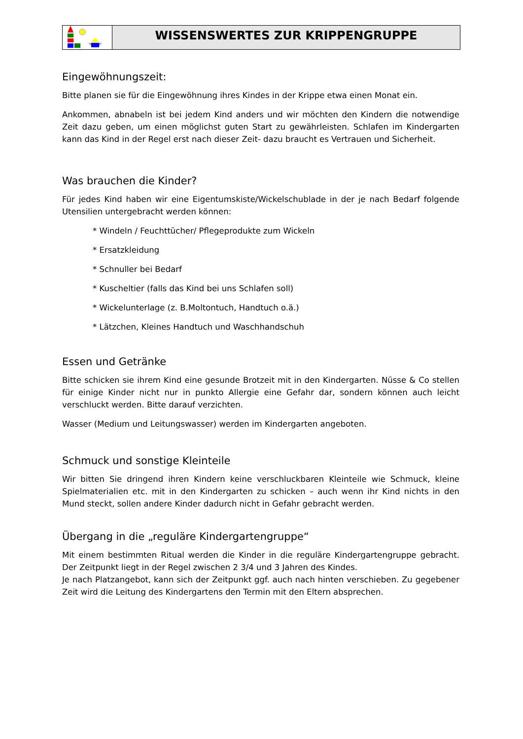WISSENSWERTES ZUR KRIPPENGRUPPE
Eingewöhnungszeit:
Bitte planen sie für die Eingewöhnung ihres Kindes in der Krippe etwa einen Monat ein.
Ankommen, abnabeln ist bei jedem Kind anders und wir möchten den Kindern die notwendige Zeit dazu geben, um einen möglichst guten Start zu gewährleisten. Schlafen im Kindergarten kann das Kind in der Regel erst nach dieser Zeit- dazu braucht es Vertrauen und Sicherheit.
Was brauchen die Kinder?
Für jedes Kind haben wir eine Eigentumskiste/Wickelschublade in der je nach Bedarf folgende Utensilien untergebracht werden können:
* Windeln / Feuchttücher/ Pflegeprodukte zum Wickeln
* Ersatzkleidung
* Schnuller bei Bedarf
* Kuscheltier (falls das Kind bei uns Schlafen soll)
* Wickelunterlage (z. B.Moltontuch, Handtuch o.ä.)
* Lätzchen, Kleines Handtuch und Waschhandschuh
Essen und Getränke
Bitte schicken sie ihrem Kind eine gesunde Brotzeit mit in den Kindergarten. Nüsse & Co stellen für einige Kinder nicht nur in punkto Allergie eine Gefahr dar, sondern können auch leicht verschluckt werden. Bitte darauf verzichten.
Wasser (Medium und Leitungswasser) werden im Kindergarten angeboten.
Schmuck und sonstige Kleinteile
Wir bitten Sie dringend ihren Kindern keine verschluckbaren Kleinteile wie Schmuck, kleine Spielmaterialien etc. mit in den Kindergarten zu schicken – auch wenn ihr Kind nichts in den Mund steckt, sollen andere Kinder dadurch nicht in Gefahr gebracht werden.
Übergang in die „reguläre Kindergartengruppe“
Mit einem bestimmten Ritual werden die Kinder in die reguläre Kindergartengruppe gebracht. Der Zeitpunkt liegt in der Regel zwischen 2 3/4 und 3 Jahren des Kindes.
Je nach Platzangebot, kann sich der Zeitpunkt ggf. auch nach hinten verschieben. Zu gegebener Zeit wird die Leitung des Kindergartens den Termin mit den Eltern absprechen.